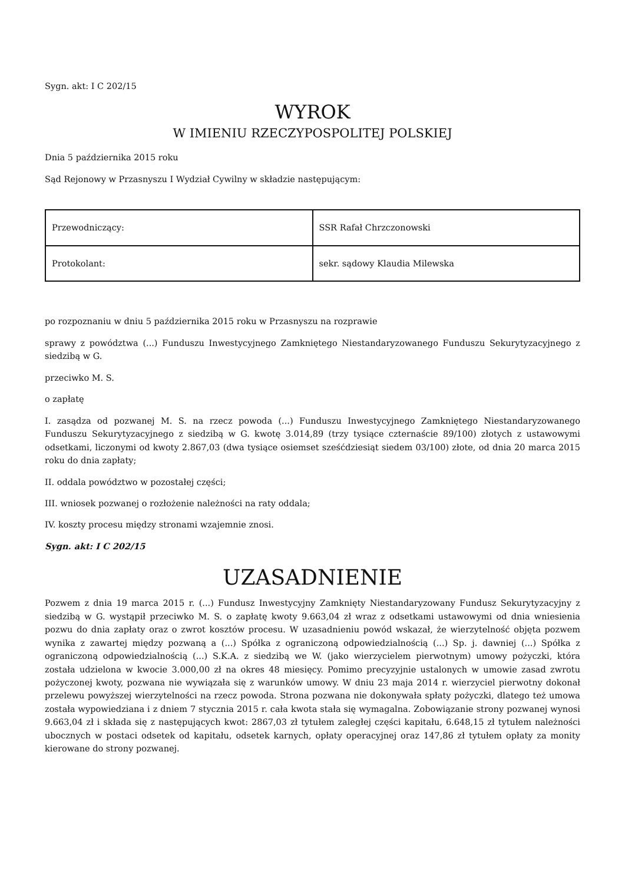Sygn. akt: I C 202/15
WYROK
W IMIENIU RZECZYPOSPOLITEJ POLSKIEJ
Dnia 5 października 2015 roku
Sąd Rejonowy w Przasnyszu I Wydział Cywilny w składzie następującym:
| Przewodniczący: | SSR Rafał Chrzczonowski |
| Protokolant: | sekr. sądowy Klaudia Milewska |
po rozpoznaniu w dniu 5 października 2015 roku w Przasnyszu na rozprawie
sprawy z powództwa (...) Funduszu Inwestycyjnego Zamkniętego Niestandaryzowanego Funduszu Sekurytyzacyjnego z siedzibą w G.
przeciwko M. S.
o zapłatę
I. zasądza od pozwanej M. S. na rzecz powoda (...) Funduszu Inwestycyjnego Zamkniętego Niestandaryzowanego Funduszu Sekurytyzacyjnego z siedzibą w G. kwotę 3.014,89 (trzy tysiące czternaście 89/100) złotych z ustawowymi odsetkami, liczonymi od kwoty 2.867,03 (dwa tysiące osiemset sześćdziesiąt siedem 03/100) złote, od dnia 20 marca 2015 roku do dnia zapłaty;
II. oddala powództwo w pozostałej części;
III. wniosek pozwanej o rozłożenie należności na raty oddala;
IV. koszty procesu między stronami wzajemnie znosi.
Sygn. akt: I C 202/15
UZASADNIENIE
Pozwem z dnia 19 marca 2015 r. (...) Fundusz Inwestycyjny Zamknięty Niestandaryzowany Fundusz Sekurytyzacyjny z siedzibą w G. wystąpił przeciwko M. S. o zapłatę kwoty 9.663,04 zł wraz z odsetkami ustawowymi od dnia wniesienia pozwu do dnia zapłaty oraz o zwrot kosztów procesu. W uzasadnieniu powód wskazał, że wierzytelność objęta pozwem wynika z zawartej między pozwaną a (...) Spółka z ograniczoną odpowiedzialnością (...) Sp. j. dawniej (...) Spółka z ograniczoną odpowiedzialnością (...) S.K.A. z siedzibą we W. (jako wierzycielem pierwotnym) umowy pożyczki, która została udzielona w kwocie 3.000,00 zł na okres 48 miesięcy. Pomimo precyzyjnie ustalonych w umowie zasad zwrotu pożyczonej kwoty, pozwana nie wywiązała się z warunków umowy. W dniu 23 maja 2014 r. wierzyciel pierwotny dokonał przelewu powyższej wierzytelności na rzecz powoda. Strona pozwana nie dokonywała spłaty pożyczki, dlatego też umowa została wypowiedziana i z dniem 7 stycznia 2015 r. cała kwota stała się wymagalna. Zobowiązanie strony pozwanej wynosi 9.663,04 zł i składa się z następujących kwot: 2867,03 zł tytułem zaległej części kapitału, 6.648,15 zł tytułem należności ubocznych w postaci odsetek od kapitału, odsetek karnych, opłaty operacyjnej oraz 147,86 zł tytułem opłaty za monity kierowane do strony pozwanej.